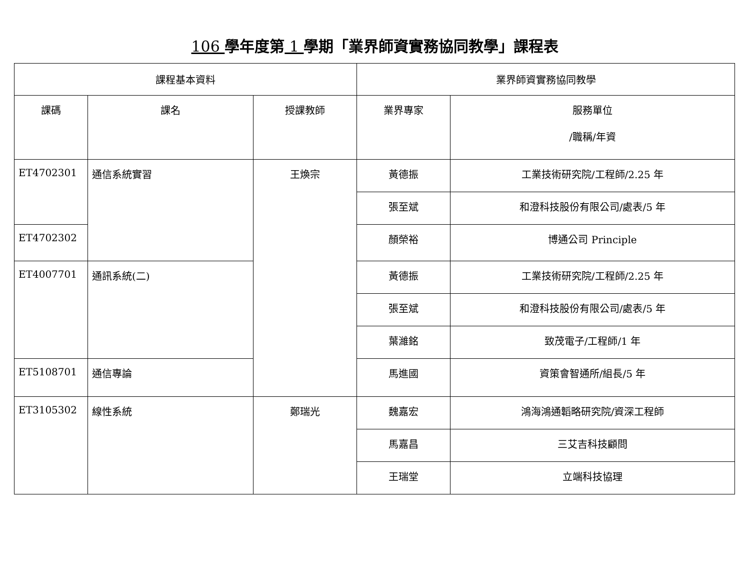106 學年度第 1 學期「業界師資實務協同教學」課程表
| 課程基本資料 | | | 業界師資實務協同教學 | |
| --- | --- | --- | --- | --- |
| 課碼 | 課名 | 授課教師 | 業界專家 | 服務單位 /職稱/年資 |
| ET4702301 | 通信系統實習 | 王煥宗 | 黃德振 | 工業技術研究院/工程師/2.25 年 |
| | | | 張至斌 | 和澄科技股份有限公司/處表/5 年 |
| ET4702302 | | | 顏榮裕 | 博通公司 Principle |
| ET4007701 | 通訊系統(二) | | 黃德振 | 工業技術研究院/工程師/2.25 年 |
| | | | 張至斌 | 和澄科技股份有限公司/處表/5 年 |
| | | | 葉濰銘 | 致茂電子/工程師/1 年 |
| ET5108701 | 通信專論 | | 馬進國 | 資策會智通所/組長/5 年 |
| ET3105302 | 線性系統 | 鄭瑞光 | 魏嘉宏 | 鴻海鴻通韜略研究院/資深工程師 |
| | | | 馬嘉昌 | 三艾吉科技顧問 |
| | | | 王瑞堂 | 立端科技協理 |